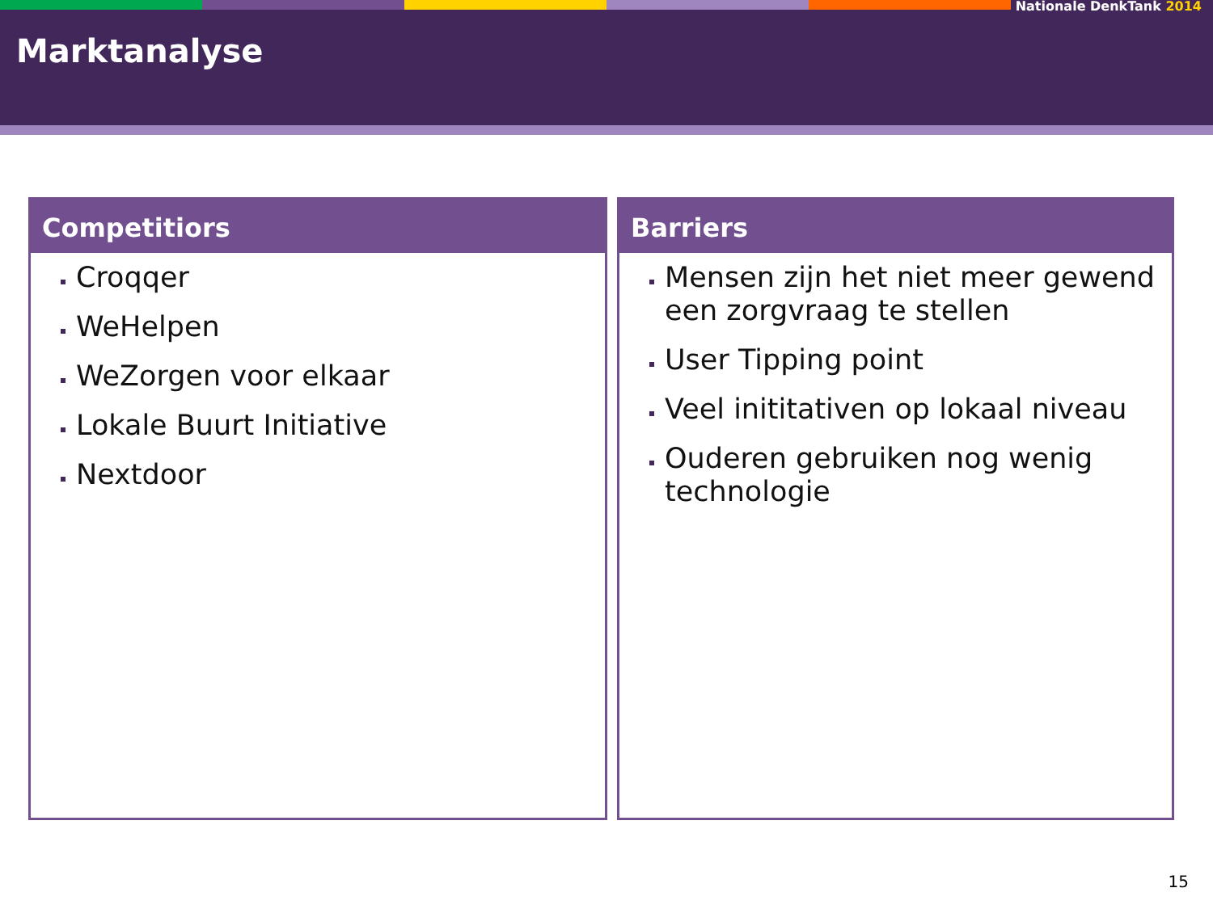Nationale DenkTank 2014
Marktanalyse
Competitiors
Croqqer
WeHelpen
WeZorgen voor elkaar
Lokale Buurt Initiative
Nextdoor
Barriers
Mensen zijn het niet meer gewend een zorgvraag te stellen
User Tipping point
Veel inititativen op lokaal niveau
Ouderen gebruiken nog wenig technologie
15